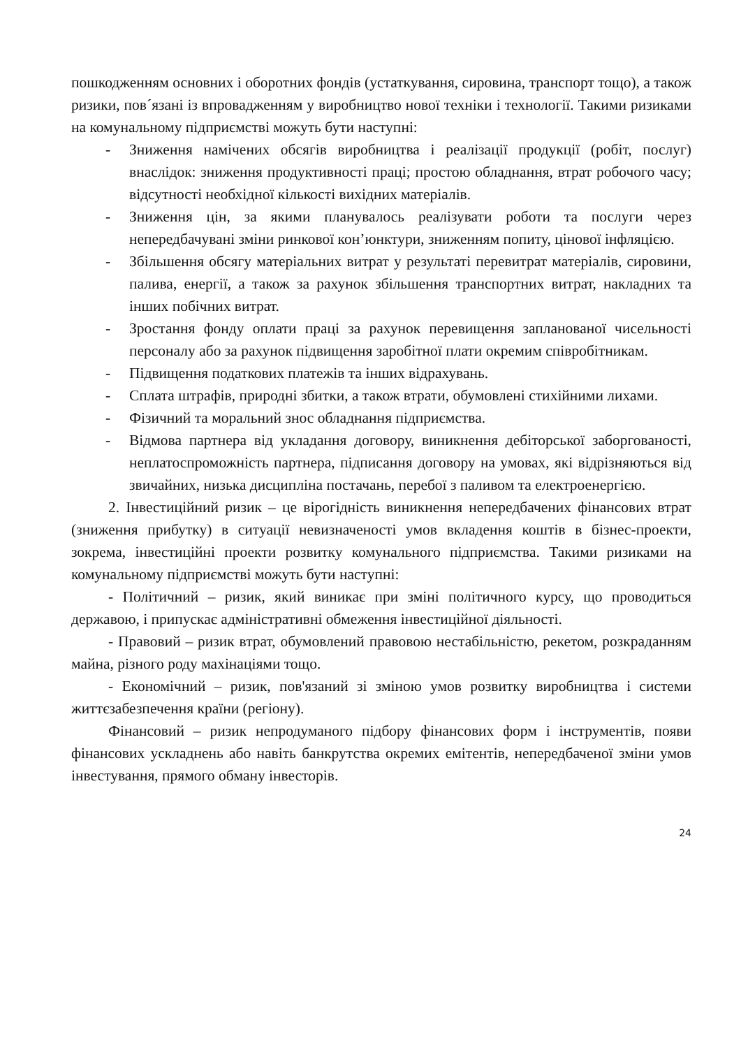пошкодженням основних і оборотних фондів (устаткування, сировина, транспорт тощо), а також ризики, пов´язані із впровадженням у виробництво нової техніки і технології. Такими ризиками на комунальному підприємстві можуть бути наступні:
- Зниження намічених обсягів виробництва і реалізації продукції (робіт, послуг) внаслідок: зниження продуктивності праці; простою обладнання, втрат робочого часу; відсутності необхідної кількості вихідних матеріалів.
- Зниження цін, за якими планувалось реалізувати роботи та послуги через непередбачувані зміни ринкової кон’юнктури, зниженням попиту, цінової інфляцією.
- Збільшення обсягу матеріальних витрат у результаті перевитрат матеріалів, сировини, палива, енергії, а також за рахунок збільшення транспортних витрат, накладних та інших побічних витрат.
- Зростання фонду оплати праці за рахунок перевищення запланованої чисельності персоналу або за рахунок підвищення заробітної плати окремим співробітникам.
- Підвищення податкових платежів та інших відрахувань.
- Сплата штрафів, природні збитки, а також втрати, обумовлені стихійними лихами.
- Фізичний та моральний знос обладнання підприємства.
- Відмова партнера від укладання договору, виникнення дебіторської заборгованості, неплатоспроможність партнера, підписання договору на умовах, які відрізняються від звичайних, низька дисципліна постачань, перебої з паливом та електроенергією.
2. Інвестиційний ризик – це вірогідність виникнення непередбачених фінансових втрат (зниження прибутку) в ситуації невизначеності умов вкладення коштів в бізнес-проекти, зокрема, інвестиційні проекти розвитку комунального підприємства. Такими ризиками на комунальному підприємстві можуть бути наступні:
- Політичний – ризик, який виникає при зміні політичного курсу, що проводиться державою, і припускає адміністративні обмеження інвестиційної діяльності.
- Правовий – ризик втрат, обумовлений правовою нестабільністю, рекетом, розкраданням майна, різного роду махінаціями тощо.
- Економічний – ризик, пов'язаний зі зміною умов розвитку виробництва і системи життєзабезпечення країни (регіону).
Фінансовий – ризик непродуманого підбору фінансових форм і інструментів, появи фінансових ускладнень або навіть банкрутства окремих емітентів, непередбаченої зміни умов інвестування, прямого обману інвесторів.
24